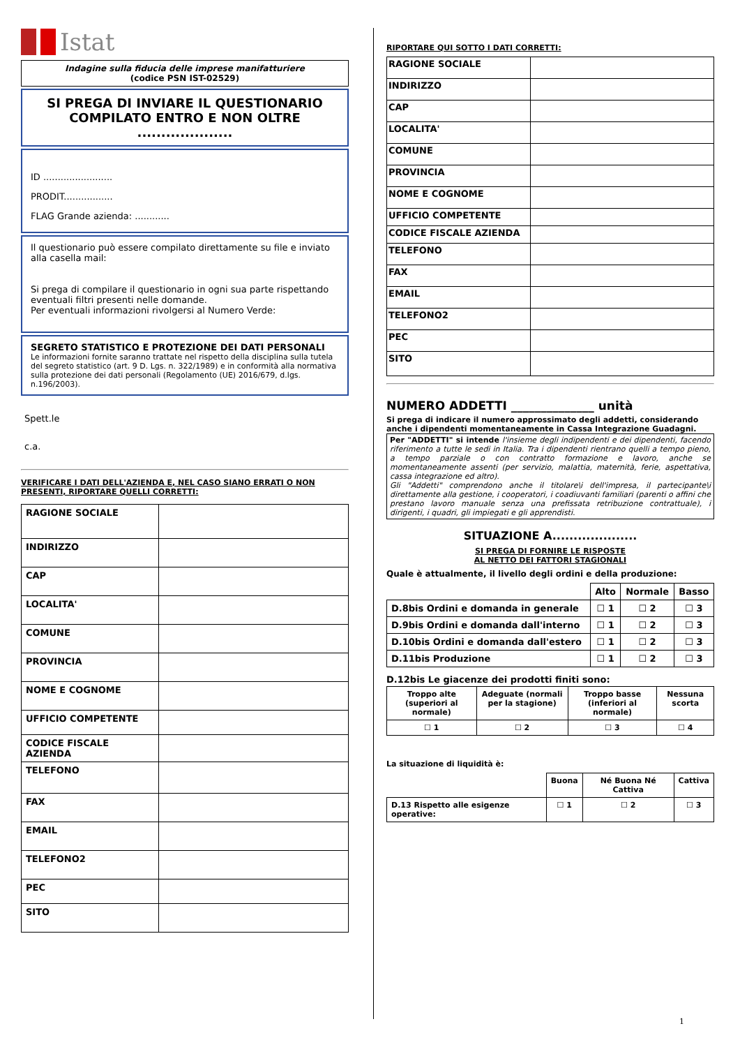Istat
Indagine sulla fiducia delle imprese manifatturiere
(codice PSN IST-02529)
SI PREGA DI INVIARE IL QUESTIONARIO COMPILATO ENTRO E NON OLTRE ....................
ID ........................
PRODIT.................
FLAG Grande azienda: ............
Il questionario può essere compilato direttamente su file e inviato alla casella mail:
Si prega di compilare il questionario in ogni sua parte rispettando eventuali filtri presenti nelle domande.
Per eventuali informazioni rivolgersi al Numero Verde:
SEGRETO STATISTICO E PROTEZIONE DEI DATI PERSONALI
Le informazioni fornite saranno trattate nel rispetto della disciplina sulla tutela del segreto statistico (art. 9 D. Lgs. n. 322/1989) e in conformità alla normativa sulla protezione dei dati personali (Regolamento (UE) 2016/679, d.lgs. n.196/2003).
Spett.le
c.a.
VERIFICARE I DATI DELL'AZIENDA E, NEL CASO SIANO ERRATI O NON PRESENTI, RIPORTARE QUELLI CORRETTI:
| RAGIONE SOCIALE | |
| INDIRIZZO | |
| CAP | |
| LOCALITA' | |
| COMUNE | |
| PROVINCIA | |
| NOME E COGNOME | |
| UFFICIO COMPETENTE | |
| CODICE FISCALE AZIENDA | |
| TELEFONO | |
| FAX | |
| EMAIL | |
| TELEFONO2 | |
| PEC | |
| SITO | |
RIPORTARE QUI SOTTO I DATI CORRETTI:
| RAGIONE SOCIALE | |
| INDIRIZZO | |
| CAP | |
| LOCALITA' | |
| COMUNE | |
| PROVINCIA | |
| NOME E COGNOME | |
| UFFICIO COMPETENTE | |
| CODICE FISCALE AZIENDA | |
| TELEFONO | |
| FAX | |
| EMAIL | |
| TELEFONO2 | |
| PEC | |
| SITO | |
NUMERO ADDETTI ______________ unità
Si prega di indicare il numero approssimato degli addetti, considerando anche i dipendenti momentaneamente in Cassa Integrazione Guadagni.
Per "ADDETTI" si intende l'insieme degli indipendenti e dei dipendenti, facendo riferimento a tutte le sedi in Italia. Tra i dipendenti rientrano quelli a tempo pieno, a tempo parziale o con contratto formazione e lavoro, anche se momentaneamente assenti (per servizio, malattia, maternità, ferie, aspettativa, cassa integrazione ed altro).
Gli "Addetti" comprendono anche il titolare\i dell'impresa, il partecipante\i direttamente alla gestione, i cooperatori, i coadiuvanti familiari (parenti o affini che prestano lavoro manuale senza una prefissata retribuzione contrattuale), i dirigenti, i quadri, gli impiegati e gli apprendisti.
SITUAZIONE A....................
SI PREGA DI FORNIRE LE RISPOSTE
AL NETTO DEI FATTORI STAGIONALI
Quale è attualmente, il livello degli ordini e della produzione:
| | Alto | Normale | Basso |
| --- | --- | --- | --- |
| D.8bis Ordini e domanda in generale | ☐ 1 | ☐ 2 | ☐ 3 |
| D.9bis Ordini e domanda dall'interno | ☐ 1 | ☐ 2 | ☐ 3 |
| D.10bis Ordini e domanda dall'estero | ☐ 1 | ☐ 2 | ☐ 3 |
| D.11bis Produzione | ☐ 1 | ☐ 2 | ☐ 3 |
D.12bis Le giacenze dei prodotti finiti sono:
| Troppo alte (superiori al normale) | Adeguate (normali per la stagione) | Troppo basse (inferiori al normale) | Nessuna scorta |
| --- | --- | --- | --- |
| ☐ 1 | ☐ 2 | ☐ 3 | ☐ 4 |
La situazione di liquidità è:
| | Buona | Né Buona Né Cattiva | Cattiva |
| --- | --- | --- | --- |
| D.13 Rispetto alle esigenze operative: | ☐ 1 | ☐ 2 | ☐ 3 |
1